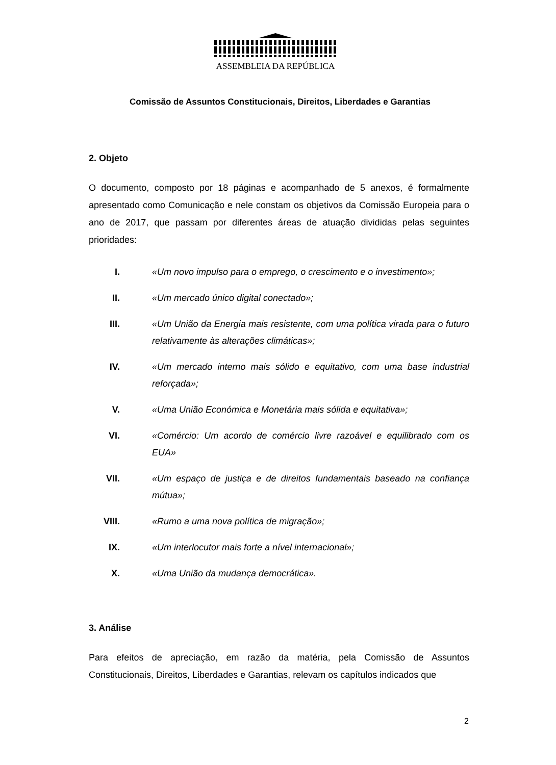ASSEMBLEIA DA REPÚBLICA
Comissão de Assuntos Constitucionais, Direitos, Liberdades e Garantias
2. Objeto
O documento, composto por 18 páginas e acompanhado de 5 anexos, é formalmente apresentado como Comunicação e nele constam os objetivos da Comissão Europeia para o ano de 2017, que passam por diferentes áreas de atuação divididas pelas seguintes prioridades:
I. «Um novo impulso para o emprego, o crescimento e o investimento»;
II. «Um mercado único digital conectado»;
III. «Um União da Energia mais resistente, com uma política virada para o futuro relativamente às alterações climáticas»;
IV. «Um mercado interno mais sólido e equitativo, com uma base industrial reforçada»;
V. «Uma União Económica e Monetária mais sólida e equitativa»;
VI. «Comércio: Um acordo de comércio livre razoável e equilibrado com os EUA»
VII. «Um espaço de justiça e de direitos fundamentais baseado na confiança mútua»;
VIII. «Rumo a uma nova política de migração»;
IX. «Um interlocutor mais forte a nível internacional»;
X. «Uma União da mudança democrática».
3. Análise
Para efeitos de apreciação, em razão da matéria, pela Comissão de Assuntos Constitucionais, Direitos, Liberdades e Garantias, relevam os capítulos indicados que
2